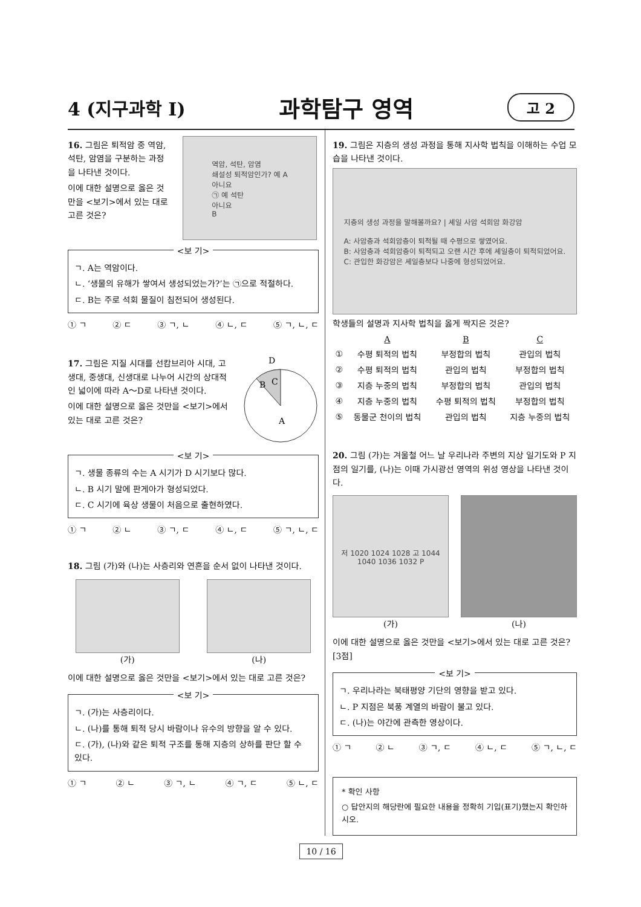4 (지구과학 I)
과학탐구 영역
고 2
16. 그림은 퇴적암 중 역암, 석탄, 암염을 구분하는 과정을 나타낸 것이다.
이에 대한 설명으로 옳은 것만을 <보기>에서 있는 대로 고른 것은?
역암, 석탄, 암염
쇄설성 퇴적암인가? 예 A
아니요
㉠ 예 석탄
아니요
B
<보 기>
ㄱ. A는 역암이다.
ㄴ. ‘생물의 유해가 쌓여서 생성되었는가?’는 ㉠으로 적절하다.
ㄷ. B는 주로 석회 물질이 침전되어 생성된다.
① ㄱ ② ㄷ ③ ㄱ, ㄴ ④ ㄴ, ㄷ ⑤ ㄱ, ㄴ, ㄷ
17. 그림은 지질 시대를 선캄브리아 시대, 고생대, 중생대, 신생대로 나누어 시간의 상대적인 넓이에 따라 A～D로 나타낸 것이다.
이에 대한 설명으로 옳은 것만을 <보기>에서 있는 대로 고른 것은?
D
B
C
A
<보 기>
ㄱ. 생물 종류의 수는 A 시기가 D 시기보다 많다.
ㄴ. B 시기 말에 판게아가 형성되었다.
ㄷ. C 시기에 육상 생물이 처음으로 출현하였다.
① ㄱ ② ㄴ ③ ㄱ, ㄷ ④ ㄴ, ㄷ ⑤ ㄱ, ㄴ, ㄷ
18. 그림 (가)와 (나)는 사층리와 연흔을 순서 없이 나타낸 것이다.
(가) (나)
이에 대한 설명으로 옳은 것만을 <보기>에서 있는 대로 고른 것은?
<보 기>
ㄱ. (가)는 사층리이다.
ㄴ. (나)를 통해 퇴적 당시 바람이나 유수의 방향을 알 수 있다.
ㄷ. (가), (나)와 같은 퇴적 구조를 통해 지층의 상하를 판단 할 수 있다.
① ㄱ ② ㄴ ③ ㄱ, ㄴ ④ ㄱ, ㄷ ⑤ ㄴ, ㄷ
19. 그림은 지층의 생성 과정을 통해 지사학 법칙을 이해하는 수업 모습을 나타낸 것이다.
지층의 생성 과정을 말해볼까요? | 셰일 사암 석회암 화강암
A: 사암층과 석회암층이 퇴적될 때 수평으로 쌓였어요.
B: 사암층과 석회암층이 퇴적되고 오랜 시간 후에 셰일층이 퇴적되었어요.
C: 관입한 화강암은 셰일층보다 나중에 형성되었어요.
학생들의 설명과 지사학 법칙을 옳게 짝지은 것은?
| | A | B | C |
| --- | --- | --- | --- |
| ① | 수평 퇴적의 법칙 | 부정합의 법칙 | 관입의 법칙 |
| ② | 수평 퇴적의 법칙 | 관입의 법칙 | 부정합의 법칙 |
| ③ | 지층 누중의 법칙 | 부정합의 법칙 | 관입의 법칙 |
| ④ | 지층 누중의 법칙 | 수평 퇴적의 법칙 | 부정합의 법칙 |
| ⑤ | 동물군 천이의 법칙 | 관입의 법칙 | 지층 누중의 법칙 |
20. 그림 (가)는 겨울철 어느 날 우리나라 주변의 지상 일기도와 P 지점의 일기를, (나)는 이때 가시광선 영역의 위성 영상을 나타낸 것이다.
저 1020 1024 1028 고 1044 1040 1036 1032 P
(가)
(나)
이에 대한 설명으로 옳은 것만을 <보기>에서 있는 대로 고른 것은? [3점]
<보 기>
ㄱ. 우리나라는 북태평양 기단의 영향을 받고 있다.
ㄴ. P 지점은 북풍 계열의 바람이 불고 있다.
ㄷ. (나)는 야간에 관측한 영상이다.
① ㄱ ② ㄴ ③ ㄱ, ㄷ ④ ㄴ, ㄷ ⑤ ㄱ, ㄴ, ㄷ
* 확인 사항
○ 답안지의 해당란에 필요한 내용을 정확히 기입(표기)했는지 확인하시오.
10 / 16